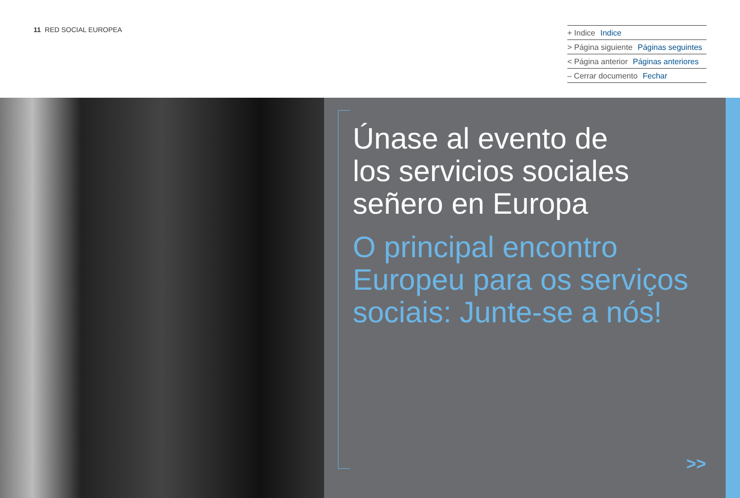11 RED SOCIAL EUROPEA
+ Indice Indice
> Página siguiente Páginas seguintes
< Página anterior Páginas anteriores
– Cerrar documento Fechar
Únase al evento de
los servicios sociales
señero en Europa
O principal encontro
Europeu para os serviços
sociais: Junte-se a nós!
>>